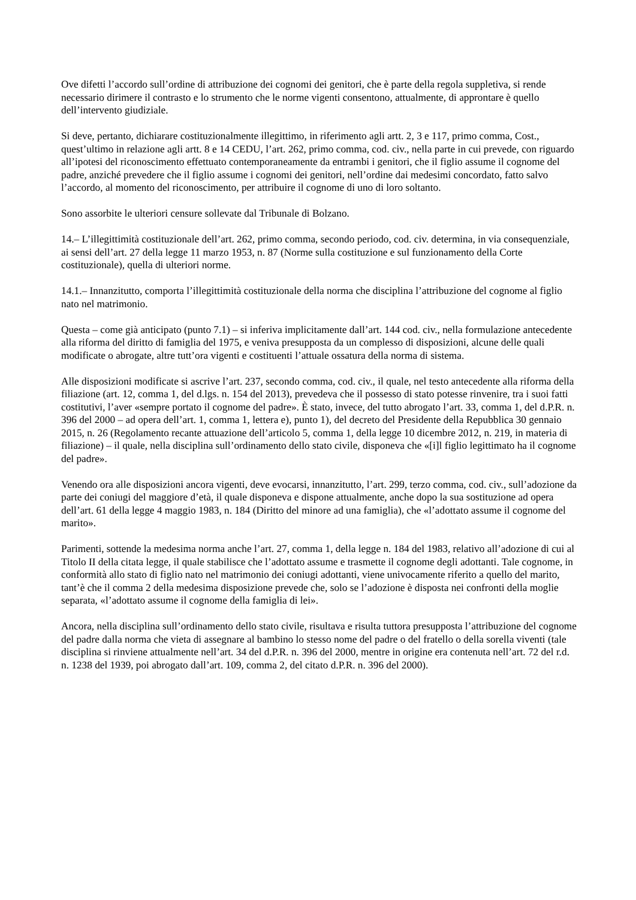Ove difetti l’accordo sull’ordine di attribuzione dei cognomi dei genitori, che è parte della regola suppletiva, si rende necessario dirimere il contrasto e lo strumento che le norme vigenti consentono, attualmente, di approntare è quello dell’intervento giudiziale.
Si deve, pertanto, dichiarare costituzionalmente illegittimo, in riferimento agli artt. 2, 3 e 117, primo comma, Cost., quest’ultimo in relazione agli artt. 8 e 14 CEDU, l’art. 262, primo comma, cod. civ., nella parte in cui prevede, con riguardo all’ipotesi del riconoscimento effettuato contemporaneamente da entrambi i genitori, che il figlio assume il cognome del padre, anziché prevedere che il figlio assume i cognomi dei genitori, nell’ordine dai medesimi concordato, fatto salvo l’accordo, al momento del riconoscimento, per attribuire il cognome di uno di loro soltanto.
Sono assorbite le ulteriori censure sollevate dal Tribunale di Bolzano.
14.– L’illegittimità costituzionale dell’art. 262, primo comma, secondo periodo, cod. civ. determina, in via consequenziale, ai sensi dell’art. 27 della legge 11 marzo 1953, n. 87 (Norme sulla costituzione e sul funzionamento della Corte costituzionale), quella di ulteriori norme.
14.1.– Innanzitutto, comporta l’illegittimità costituzionale della norma che disciplina l’attribuzione del cognome al figlio nato nel matrimonio.
Questa – come già anticipato (punto 7.1) – si inferiva implicitamente dall’art. 144 cod. civ., nella formulazione antecedente alla riforma del diritto di famiglia del 1975, e veniva presupposta da un complesso di disposizioni, alcune delle quali modificate o abrogate, altre tutt’ora vigenti e costituenti l’attuale ossatura della norma di sistema.
Alle disposizioni modificate si ascrive l’art. 237, secondo comma, cod. civ., il quale, nel testo antecedente alla riforma della filiazione (art. 12, comma 1, del d.lgs. n. 154 del 2013), prevedeva che il possesso di stato potesse rinvenire, tra i suoi fatti costitutivi, l’aver «sempre portato il cognome del padre». È stato, invece, del tutto abrogato l’art. 33, comma 1, del d.P.R. n. 396 del 2000 – ad opera dell’art. 1, comma 1, lettera e), punto 1), del decreto del Presidente della Repubblica 30 gennaio 2015, n. 26 (Regolamento recante attuazione dell’articolo 5, comma 1, della legge 10 dicembre 2012, n. 219, in materia di filiazione) – il quale, nella disciplina sull’ordinamento dello stato civile, disponeva che «[i]l figlio legittimato ha il cognome del padre».
Venendo ora alle disposizioni ancora vigenti, deve evocarsi, innanzitutto, l’art. 299, terzo comma, cod. civ., sull’adozione da parte dei coniugi del maggiore d’età, il quale disponeva e dispone attualmente, anche dopo la sua sostituzione ad opera dell’art. 61 della legge 4 maggio 1983, n. 184 (Diritto del minore ad una famiglia), che «l’adottato assume il cognome del marito».
Parimenti, sottende la medesima norma anche l’art. 27, comma 1, della legge n. 184 del 1983, relativo all’adozione di cui al Titolo II della citata legge, il quale stabilisce che l’adottato assume e trasmette il cognome degli adottanti. Tale cognome, in conformità allo stato di figlio nato nel matrimonio dei coniugi adottanti, viene univocamente riferito a quello del marito, tant’è che il comma 2 della medesima disposizione prevede che, solo se l’adozione è disposta nei confronti della moglie separata, «l’adottato assume il cognome della famiglia di lei».
Ancora, nella disciplina sull’ordinamento dello stato civile, risultava e risulta tuttora presupposta l’attribuzione del cognome del padre dalla norma che vieta di assegnare al bambino lo stesso nome del padre o del fratello o della sorella viventi (tale disciplina si rinviene attualmente nell’art. 34 del d.P.R. n. 396 del 2000, mentre in origine era contenuta nell’art. 72 del r.d. n. 1238 del 1939, poi abrogato dall’art. 109, comma 2, del citato d.P.R. n. 396 del 2000).